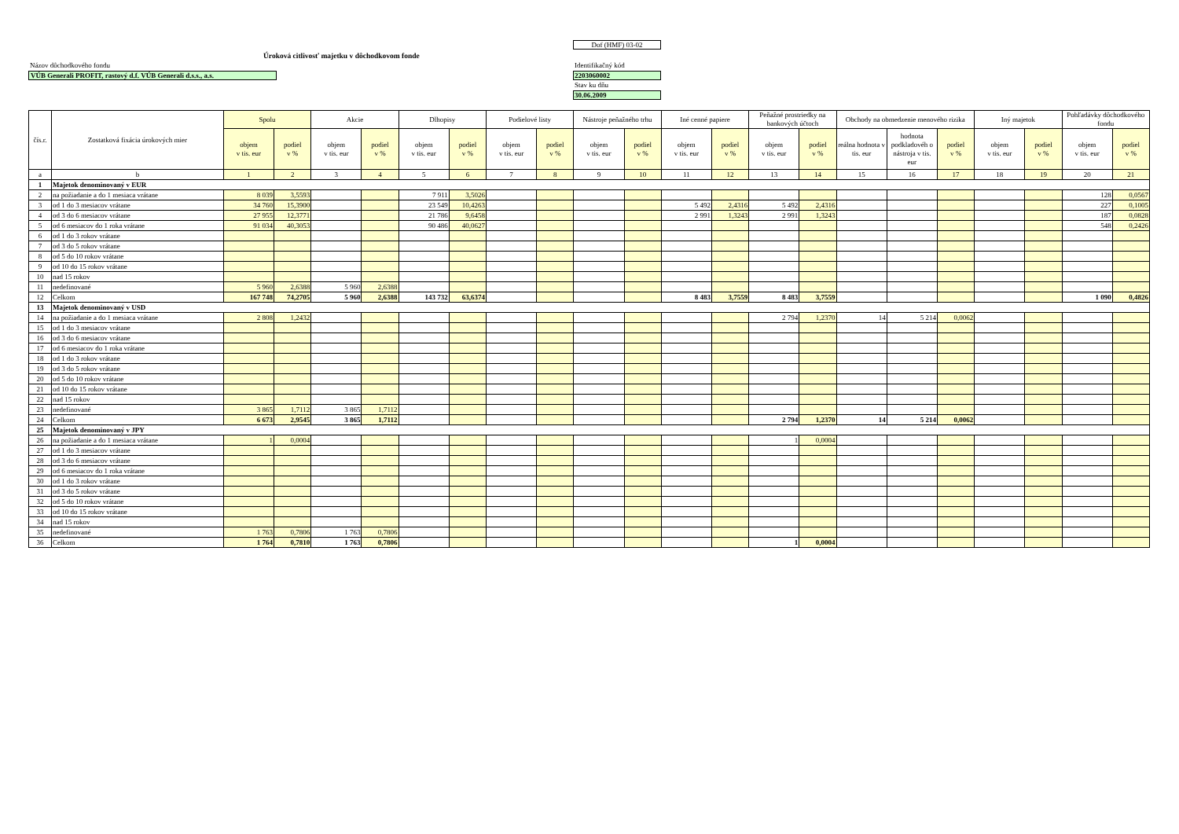Dof (HMF) 03-02
Úroková citlivosť majetku v dôchodkovom fonde
Názov dôchodkového fondu Identifikačný kód
VÚB Generali PROFIT, rastový d.f. VÚB Generali d.s.s., a.s.
2203060002
Stav ku dňu
30.06.2009
| čís.r. | Zostatková fixácia úrokových mier | Spolu | | Akcie | | Dlhopisy | | Podielové listy | | Nástroje peňažného trhu | | Iné cenné papiere | | Peňažné prostriedky na bankových účtoch | | Obchody na obmedzenie menového rizika | | | Iný majetok | | Pohľadávky dôchodkového fondu | |
| --- | --- | --- | --- | --- | --- | --- | --- | --- | --- | --- | --- | --- | --- | --- | --- | --- | --- | --- | --- | --- | --- | --- |
| | | objem v tis. eur | podiel v % | objem v tis. eur | podiel v % | objem v tis. eur | podiel v % | objem v tis. eur | podiel v % | objem v tis. eur | podiel v % | objem v tis. eur | podiel v % | objem v tis. eur | podiel v % | reálna hodnota v tis. eur | hodnota podkladovéh o nástroja v tis. eur | podiel v % | objem v tis. eur | podiel v % | objem v tis. eur | podiel v % |
| a | b | 1 | 2 | 3 | 4 | 5 | 6 | 7 | 8 | 9 | 10 | 11 | 12 | 13 | 14 | 15 | 16 | 17 | 18 | 19 | 20 | 21 |
| 1 | Majetok denominovaný v EUR | | | | | | | | | | | | | | | | | | | | | |
| 2 | na požiadanie a do 1 mesiaca vrátane | 8 039 | 3,5593 | | | 7 911 | 3,5026 | | | | | | | | | | | | | | 128 | 0,0567 |
| 3 | od 1 do 3 mesiacov vrátane | 34 760 | 15,3900 | | | 23 549 | 10,4263 | | | | | 5 492 | 2,4316 | 5 492 | 2,4316 | | | | | | 227 | 0,1005 |
| 4 | od 3 do 6 mesiacov vrátane | 27 955 | 12,3771 | | | 21 786 | 9,6458 | | | | | 2 991 | 1,3243 | 2 991 | 1,3243 | | | | | | 187 | 0,0828 |
| 5 | od 6 mesiacov do 1 roka vrátane | 91 034 | 40,3053 | | | 90 486 | 40,0627 | | | | | | | | | | | | | | 548 | 0,2426 |
| 6 | od 1 do 3 rokov vrátane | | | | | | | | | | | | | | | | | | | | | |
| 7 | od 3 do 5 rokov vrátane | | | | | | | | | | | | | | | | | | | | | |
| 8 | od 5 do 10 rokov vrátane | | | | | | | | | | | | | | | | | | | | | |
| 9 | od 10 do 15 rokov vrátane | | | | | | | | | | | | | | | | | | | | | |
| 10 | nad 15 rokov | | | | | | | | | | | | | | | | | | | | | |
| 11 | nedefinované | 5 960 | 2,6388 | 5 960 | 2,6388 | | | | | | | | | | | | | | | | | |
| 12 | Celkom | 167 748 | 74,2705 | 5 960 | 2,6388 | 143 732 | 63,6374 | | | | | 8 483 | 3,7559 | 8 483 | 3,7559 | | | | | | 1 090 | 0,4826 |
| 13 | Majetok denominovaný v USD | | | | | | | | | | | | | | | | | | | | | |
| 14 | na požiadanie a do 1 mesiaca vrátane | 2 808 | 1,2432 | | | | | | | | | | | 2 794 | 1,2370 | 14 | 5 214 | 0,0062 | | | | |
| 15 | od 1 do 3 mesiacov vrátane | | | | | | | | | | | | | | | | | | | | | |
| 16 | od 3 do 6 mesiacov vrátane | | | | | | | | | | | | | | | | | | | | | |
| 17 | od 6 mesiacov do 1 roka vrátane | | | | | | | | | | | | | | | | | | | | | |
| 18 | od 1 do 3 rokov vrátane | | | | | | | | | | | | | | | | | | | | | |
| 19 | od 3 do 5 rokov vrátane | | | | | | | | | | | | | | | | | | | | | |
| 20 | od 5 do 10 rokov vrátane | | | | | | | | | | | | | | | | | | | | | |
| 21 | od 10 do 15 rokov vrátane | | | | | | | | | | | | | | | | | | | | | |
| 22 | nad 15 rokov | | | | | | | | | | | | | | | | | | | | | |
| 23 | nedefinované | 3 865 | 1,7112 | 3 865 | 1,7112 | | | | | | | | | | | | | | | | | |
| 24 | Celkom | 6 673 | 2,9545 | 3 865 | 1,7112 | | | | | | | | | 2 794 | 1,2370 | 14 | 5 214 | 0,0062 | | | | |
| 25 | Majetok denominovaný v JPY | | | | | | | | | | | | | | | | | | | | | |
| 26 | na požiadanie a do 1 mesiaca vrátane | 1 | 0,0004 | | | | | | | | | | | 1 | 0,0004 | | | | | | | |
| 27 | od 1 do 3 mesiacov vrátane | | | | | | | | | | | | | | | | | | | | | |
| 28 | od 3 do 6 mesiacov vrátane | | | | | | | | | | | | | | | | | | | | | |
| 29 | od 6 mesiacov do 1 roka vrátane | | | | | | | | | | | | | | | | | | | | | |
| 30 | od 1 do 3 rokov vrátane | | | | | | | | | | | | | | | | | | | | | |
| 31 | od 3 do 5 rokov vrátane | | | | | | | | | | | | | | | | | | | | | |
| 32 | od 5 do 10 rokov vrátane | | | | | | | | | | | | | | | | | | | | | |
| 33 | od 10 do 15 rokov vrátane | | | | | | | | | | | | | | | | | | | | | |
| 34 | nad 15 rokov | | | | | | | | | | | | | | | | | | | | | |
| 35 | nedefinované | 1 763 | 0,7806 | 1 763 | 0,7806 | | | | | | | | | | | | | | | | | |
| 36 | Celkom | 1 764 | 0,7810 | 1 763 | 0,7806 | | | | | | | | | 1 | 0,0004 | | | | | | | |